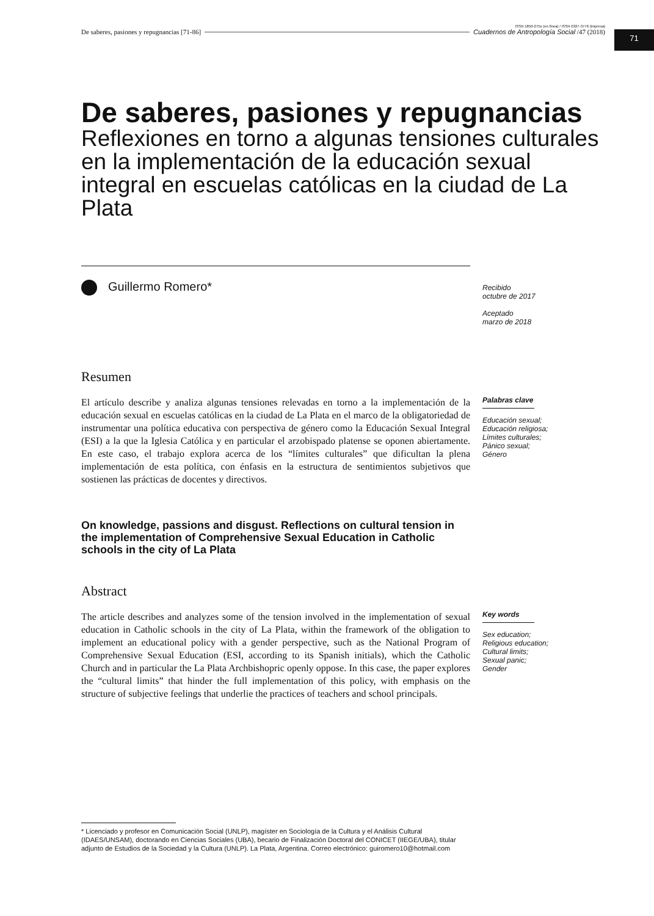ISSN 1850-275x (en línea) / ISSN 0327-3776 (impresa)
De saberes, pasiones y repugnancias [71-86] Cuadernos de Antropología Social /47 (2018)
71
De saberes, pasiones y repugnancias
Reflexiones en torno a algunas tensiones culturales en la implementación de la educación sexual integral en escuelas católicas en la ciudad de La Plata
Guillermo Romero*
Recibido
octubre de 2017
Aceptado
marzo de 2018
Resumen
El artículo describe y analiza algunas tensiones relevadas en torno a la implementación de la educación sexual en escuelas católicas en la ciudad de La Plata en el marco de la obligatoriedad de instrumentar una política educativa con perspectiva de género como la Educación Sexual Integral (ESI) a la que la Iglesia Católica y en particular el arzobispado platense se oponen abiertamente. En este caso, el trabajo explora acerca de los “límites culturales” que dificultan la plena implementación de esta política, con énfasis en la estructura de sentimientos subjetivos que sostienen las prácticas de docentes y directivos.
Palabras clave
Educación sexual;
Educación religiosa;
Límites culturales;
Pánico sexual;
Género
On knowledge, passions and disgust. Reflections on cultural tension in the implementation of Comprehensive Sexual Education in Catholic schools in the city of La Plata
Abstract
The article describes and analyzes some of the tension involved in the implementation of sexual education in Catholic schools in the city of La Plata, within the framework of the obligation to implement an educational policy with a gender perspective, such as the National Program of Comprehensive Sexual Education (ESI, according to its Spanish initials), which the Catholic Church and in particular the La Plata Archbishopric openly oppose. In this case, the paper explores the “cultural limits” that hinder the full implementation of this policy, with emphasis on the structure of subjective feelings that underlie the practices of teachers and school principals.
Key words
Sex education;
Religious education;
Cultural limits;
Sexual panic;
Gender
* Licenciado y profesor en Comunicación Social (UNLP), magíster en Sociología de la Cultura y el Análisis Cultural (IDAES/UNSAM), doctorando en Ciencias Sociales (UBA), becario de Finalización Doctoral del CONICET (IIEGE/UBA), titular adjunto de Estudios de la Sociedad y la Cultura (UNLP). La Plata, Argentina. Correo electrónico: guiromero10@hotmail.com